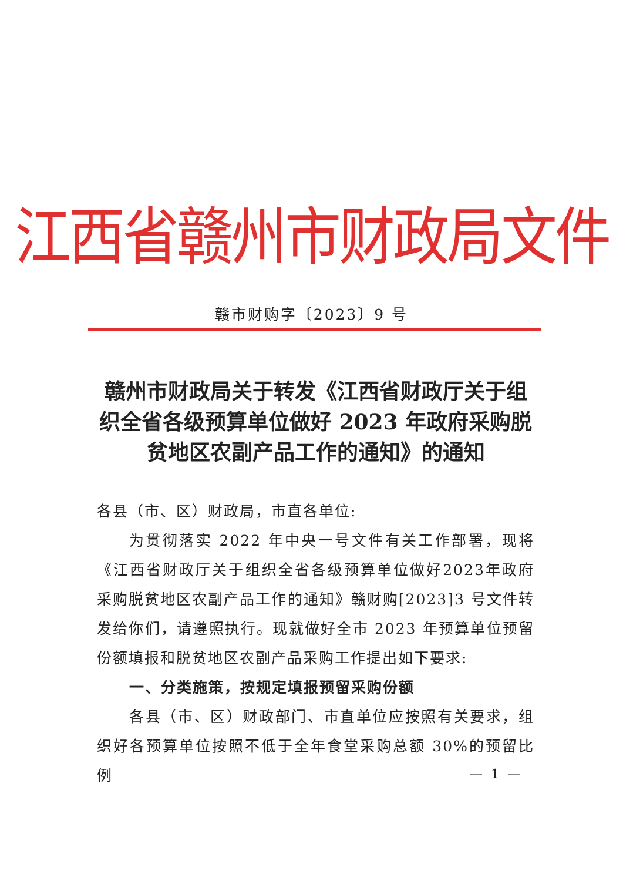江西省赣州市财政局文件
赣市财购字〔2023〕9 号
赣州市财政局关于转发《江西省财政厅关于组织全省各级预算单位做好 2023 年政府采购脱贫地区农副产品工作的通知》的通知
各县（市、区）财政局，市直各单位:
为贯彻落实 2022 年中央一号文件有关工作部署，现将《江西省财政厅关于组织全省各级预算单位做好2023年政府采购脱贫地区农副产品工作的通知》赣财购[2023]3 号文件转发给你们，请遵照执行。现就做好全市 2023 年预算单位预留份额填报和脱贫地区农副产品采购工作提出如下要求:
一、分类施策，按规定填报预留采购份额
各县（市、区）财政部门、市直单位应按照有关要求，组织好各预算单位按照不低于全年食堂采购总额 30%的预留比例
— 1 —